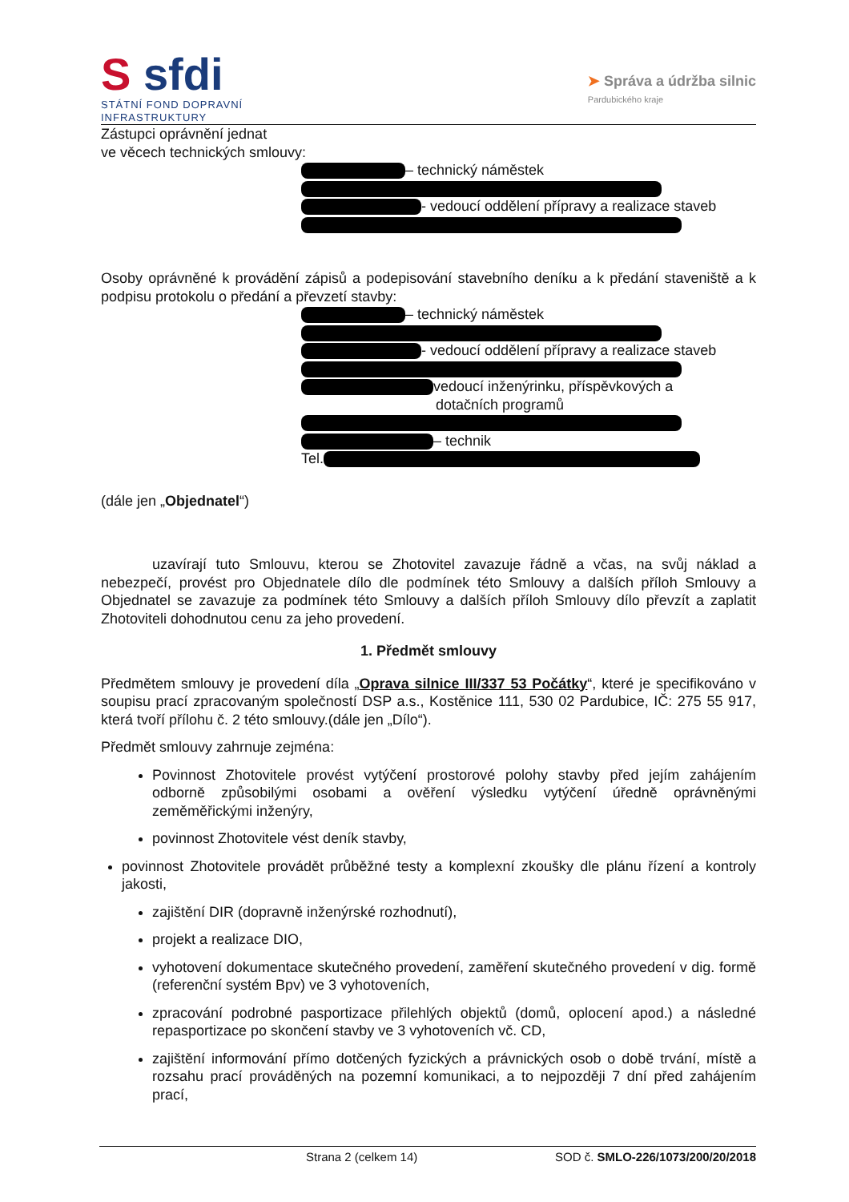S sfdi
STÁTNÍ FOND DOPRAVNÍ
INFRASTRUKTURY
➤ Správa a údržba silnic
Pardubického kraje
Zástupci oprávnění jednat
ve věcech technických smlouvy:
– technický náměstek
- vedoucí oddělení přípravy a realizace staveb
Osoby oprávněné k provádění zápisů a podepisování stavebního deníku a k předání staveniště a k podpisu protokolu o předání a převzetí stavby:
– technický náměstek
- vedoucí oddělení přípravy a realizace staveb
vedoucí inženýrinku, příspěvkových a
dotačních programů
– technik
Tel.
(dále jen „Objednatel“)
uzavírají tuto Smlouvu, kterou se Zhotovitel zavazuje řádně a včas, na svůj náklad a nebezpečí, provést pro Objednatele dílo dle podmínek této Smlouvy a dalších příloh Smlouvy a Objednatel se zavazuje za podmínek této Smlouvy a dalších příloh Smlouvy dílo převzít a zaplatit Zhotoviteli dohodnutou cenu za jeho provedení.
1. Předmět smlouvy
Předmětem smlouvy je provedení díla „Oprava silnice III/337 53 Počátky“, které je specifikováno v soupisu prací zpracovaným společností DSP a.s., Kostěnice 111, 530 02 Pardubice, IČ: 275 55 917, která tvoří přílohu č. 2 této smlouvy.(dále jen „Dílo“).
Předmět smlouvy zahrnuje zejména:
Povinnost Zhotovitele provést vytýčení prostorové polohy stavby před jejím zahájením odborně způsobilými osobami a ověření výsledku vytýčení úředně oprávněnými zeměměřickými inženýry,
povinnost Zhotovitele vést deník stavby,
povinnost Zhotovitele provádět průběžné testy a komplexní zkoušky dle plánu řízení a kontroly jakosti,
zajištění DIR (dopravně inženýrské rozhodnutí),
projekt a realizace DIO,
vyhotovení dokumentace skutečného provedení, zaměření skutečného provedení v dig. formě (referenční systém Bpv) ve 3 vyhotoveních,
zpracování podrobné pasportizace přilehlých objektů (domů, oplocení apod.) a následné repasportizace po skončení stavby ve 3 vyhotoveních vč. CD,
zajištění informování přímo dotčených fyzických a právnických osob o době trvání, místě a rozsahu prací prováděných na pozemní komunikaci, a to nejpozději 7 dní před zahájením prací,
Strana 2 (celkem 14) SOD č. SMLO-226/1073/200/20/2018